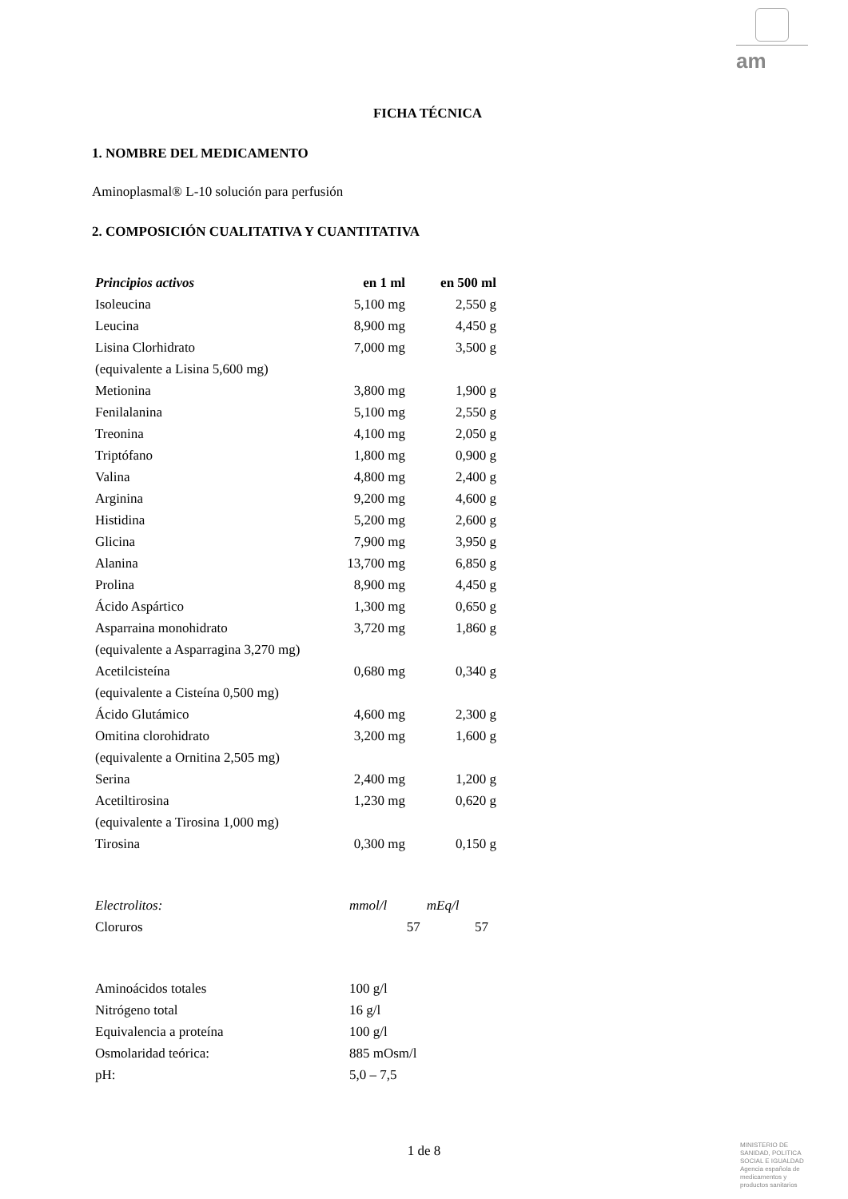am
FICHA TÉCNICA
1. NOMBRE DEL MEDICAMENTO
Aminoplasmal® L-10 solución para perfusión
2. COMPOSICIÓN CUALITATIVA Y CUANTITATIVA
| Principios activos | en 1 ml | en 500 ml |
| --- | --- | --- |
| Isoleucina | 5,100 mg | 2,550 g |
| Leucina | 8,900 mg | 4,450 g |
| Lisina Clorhidrato | 7,000 mg | 3,500 g |
| (equivalente a Lisina 5,600 mg) | | |
| Metionina | 3,800 mg | 1,900 g |
| Fenilalanina | 5,100 mg | 2,550 g |
| Treonina | 4,100 mg | 2,050 g |
| Triptófano | 1,800 mg | 0,900 g |
| Valina | 4,800 mg | 2,400 g |
| Arginina | 9,200 mg | 4,600 g |
| Histidina | 5,200 mg | 2,600 g |
| Glicina | 7,900 mg | 3,950 g |
| Alanina | 13,700 mg | 6,850 g |
| Prolina | 8,900 mg | 4,450 g |
| Ácido Aspártico | 1,300 mg | 0,650 g |
| Asparraina monohidrato | 3,720 mg | 1,860 g |
| (equivalente a Asparragina 3,270 mg) | | |
| Acetilcisteína | 0,680 mg | 0,340 g |
| (equivalente a Cisteína 0,500 mg) | | |
| Ácido Glutámico | 4,600 mg | 2,300 g |
| Omitina clorohidrato | 3,200 mg | 1,600 g |
| (equivalente a Ornitina 2,505 mg) | | |
| Serina | 2,400 mg | 1,200 g |
| Acetiltirosina | 1,230 mg | 0,620 g |
| (equivalente a Tirosina 1,000 mg) | | |
| Tirosina | 0,300 mg | 0,150 g |
| Electrolitos: | mmol/l | mEq/l |
| Cloruros | 57 | 57 |
| Aminoácidos totales | 100 g/l |
| Nitrógeno total | 16 g/l |
| Equivalencia a proteína | 100 g/l |
| Osmolaridad teórica: | 885 mOsm/l |
| pH: | 5,0 – 7,5 |
1 de 8
MINISTERIO DE SANIDAD, POLITICA SOCIAL E IGUALDAD
Agencia española de medicamentos y productos sanitarios